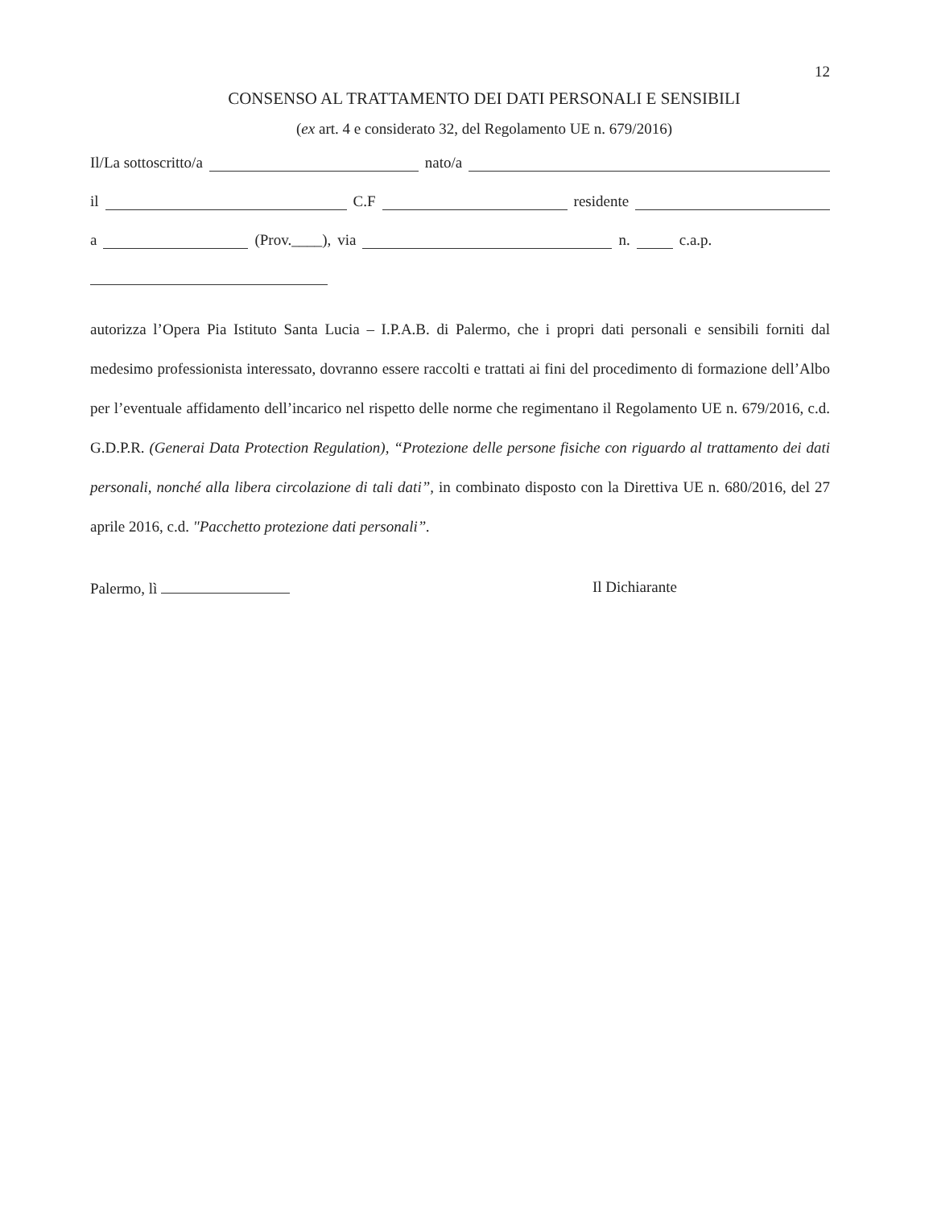12
CONSENSO AL TRATTAMENTO DEI DATI PERSONALI E SENSIBILI
(ex art. 4 e considerato 32, del Regolamento UE n. 679/2016)
Il/La sottoscritto/a nato/a
il C.F residente
a (Prov.____), via n. c.a.p.
autorizza l’Opera Pia Istituto Santa Lucia – I.P.A.B. di Palermo, che i propri dati personali e sensibili forniti dal medesimo professionista interessato, dovranno essere raccolti e trattati ai fini del procedimento di formazione dell’Albo per l’eventuale affidamento dell’incarico nel rispetto delle norme che regimentano il Regolamento UE n. 679/2016, c.d. G.D.P.R. (Generai Data Protection Regulation), “Protezione delle persone fisiche con riguardo al trattamento dei dati personali, nonché alla libera circolazione di tali dati”, in combinato disposto con la Direttiva UE n. 680/2016, del 27 aprile 2016, c.d. "Pacchetto protezione dati personali”.
Palermo, lì Il Dichiarante